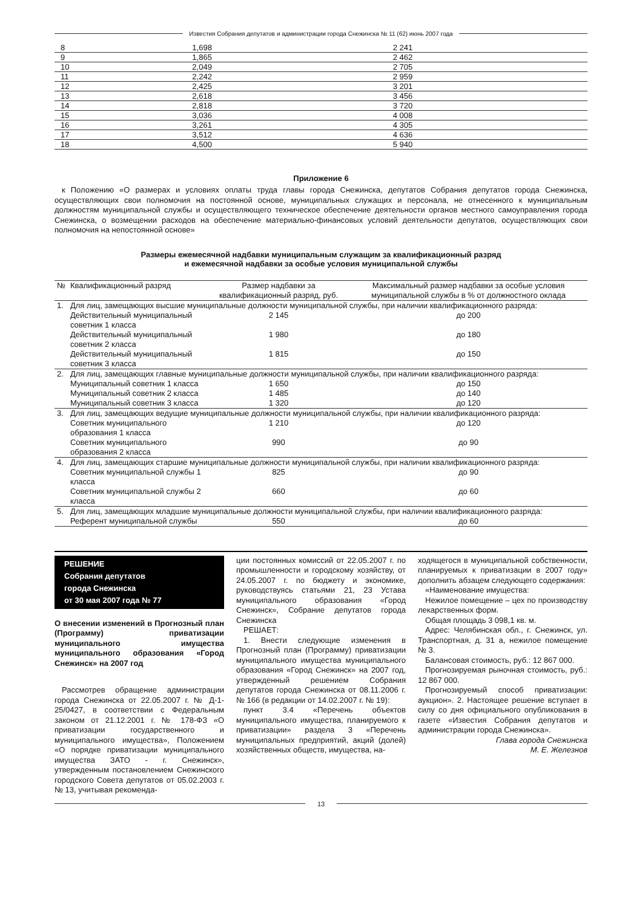Известия Собрания депутатов и администрации города Снежинска № 11 (62) июнь 2007 года
| 8 | 1,698 | 2 241 |
| 9 | 1,865 | 2 462 |
| 10 | 2,049 | 2 705 |
| 11 | 2,242 | 2 959 |
| 12 | 2,425 | 3 201 |
| 13 | 2,618 | 3 456 |
| 14 | 2,818 | 3 720 |
| 15 | 3,036 | 4 008 |
| 16 | 3,261 | 4 305 |
| 17 | 3,512 | 4 636 |
| 18 | 4,500 | 5 940 |
Приложение 6
к Положению «О размерах и условиях оплаты труда главы города Снежинска, депутатов Собрания депутатов города Снежинска, осуществляющих свои полномочия на постоянной основе, муниципальных служащих и персонала, не отнесенного к муниципальным должностям муниципальной службы и осуществляющего техническое обеспечение деятельности органов местного самоуправления города Снежинска, о возмещении расходов на обеспечение материально-финансовых условий деятельности депутатов, осуществляющих свои полномочия на непостоянной основе»
Размеры ежемесячной надбавки муниципальным служащим за квалификационный разряд
и ежемесячной надбавки за особые условия муниципальной службы
| № | Квалификационный разряд | Размер надбавки за квалификационный разряд, руб. | Максимальный размер надбавки за особые условия муниципальной службы в % от должностного оклада |
| --- | --- | --- | --- |
| 1. | Для лиц, замещающих высшие муниципальные должности муниципальной службы, при наличии квалификационного разряда: | | |
| | Действительный муниципальный советник 1 класса | 2 145 | до 200 |
| | Действительный муниципальный советник 2 класса | 1 980 | до 180 |
| | Действительный муниципальный советник 3 класса | 1 815 | до 150 |
| 2. | Для лиц, замещающих главные муниципальные должности муниципальной службы, при наличии квалификационного разряда: | | |
| | Муниципальный советник 1 класса | 1 650 | до 150 |
| | Муниципальный советник 2 класса | 1 485 | до 140 |
| | Муниципальный советник 3 класса | 1 320 | до 120 |
| 3. | Для лиц, замещающих ведущие муниципальные должности муниципальной службы, при наличии квалификационного разряда: | | |
| | Советник муниципального образования 1 класса | 1 210 | до 120 |
| | Советник муниципального образования 2 класса | 990 | до 90 |
| 4. | Для лиц, замещающих старшие муниципальные должности муниципальной службы, при наличии квалификационного разряда: | | |
| | Советник муниципальной службы 1 класса | 825 | до 90 |
| | Советник муниципальной службы 2 класса | 660 | до 60 |
| 5. | Для лиц, замещающих младшие муниципальные должности муниципальной службы, при наличии квалификационного разряда: | | |
| | Референт муниципальной службы | 550 | до 60 |
РЕШЕНИЕ
Собрания депутатов
города Снежинска
от 30 мая 2007 года № 77
О внесении изменений в Прогнозный план (Программу) приватизации муниципального имущества муниципального образования «Город Снежинск» на 2007 год
Рассмотрев обращение администрации города Снежинска от 22.05.2007 г. № Д-1-25/0427, в соответствии с Федеральным законом от 21.12.2001 г. № 178-ФЗ «О приватизации государственного и муниципального имущества», Положением «О порядке приватизации муниципального имущества ЗАТО - г. Снежинск», утвержденным постановлением Снежинского городского Совета депутатов от 05.02.2003 г. № 13, учитывая рекоменда-
ции постоянных комиссий от 22.05.2007 г. по промышленности и городскому хозяйству, от 24.05.2007 г. по бюджету и экономике, руководствуясь статьями 21, 23 Устава муниципального образования «Город Снежинск», Собрание депутатов города Снежинска
РЕШАЕТ:
1. Внести следующие изменения в Прогнозный план (Программу) приватизации муниципального имущества муниципального образования «Город Снежинск» на 2007 год, утвержденный решением Собрания депутатов города Снежинска от 08.11.2006 г. № 166 (в редакции от 14.02.2007 г. № 19):
пункт 3.4 «Перечень объектов муниципального имущества, планируемого к приватизации» раздела 3 «Перечень муниципальных предприятий, акций (долей) хозяйственных обществ, имущества, на-
ходящегося в муниципальной собственности, планируемых к приватизации в 2007 году» дополнить абзацем следующего содержания:
«Наименование имущества:
Нежилое помещение – цех по производству лекарственных форм.
Общая площадь 3 098,1 кв. м.
Адрес: Челябинская обл., г. Снежинск, ул. Транспортная, д. 31 а, нежилое помещение № 3.
Балансовая стоимость, руб.: 12 867 000.
Прогнозируемая рыночная стоимость, руб.: 12 867 000.
Прогнозируемый способ приватизации: аукцион». 2. Настоящее решение вступает в силу со дня официального опубликования в газете «Известия Собрания депутатов и администрации города Снежинска».
Глава города Снежинска
М. Е. Железнов
13